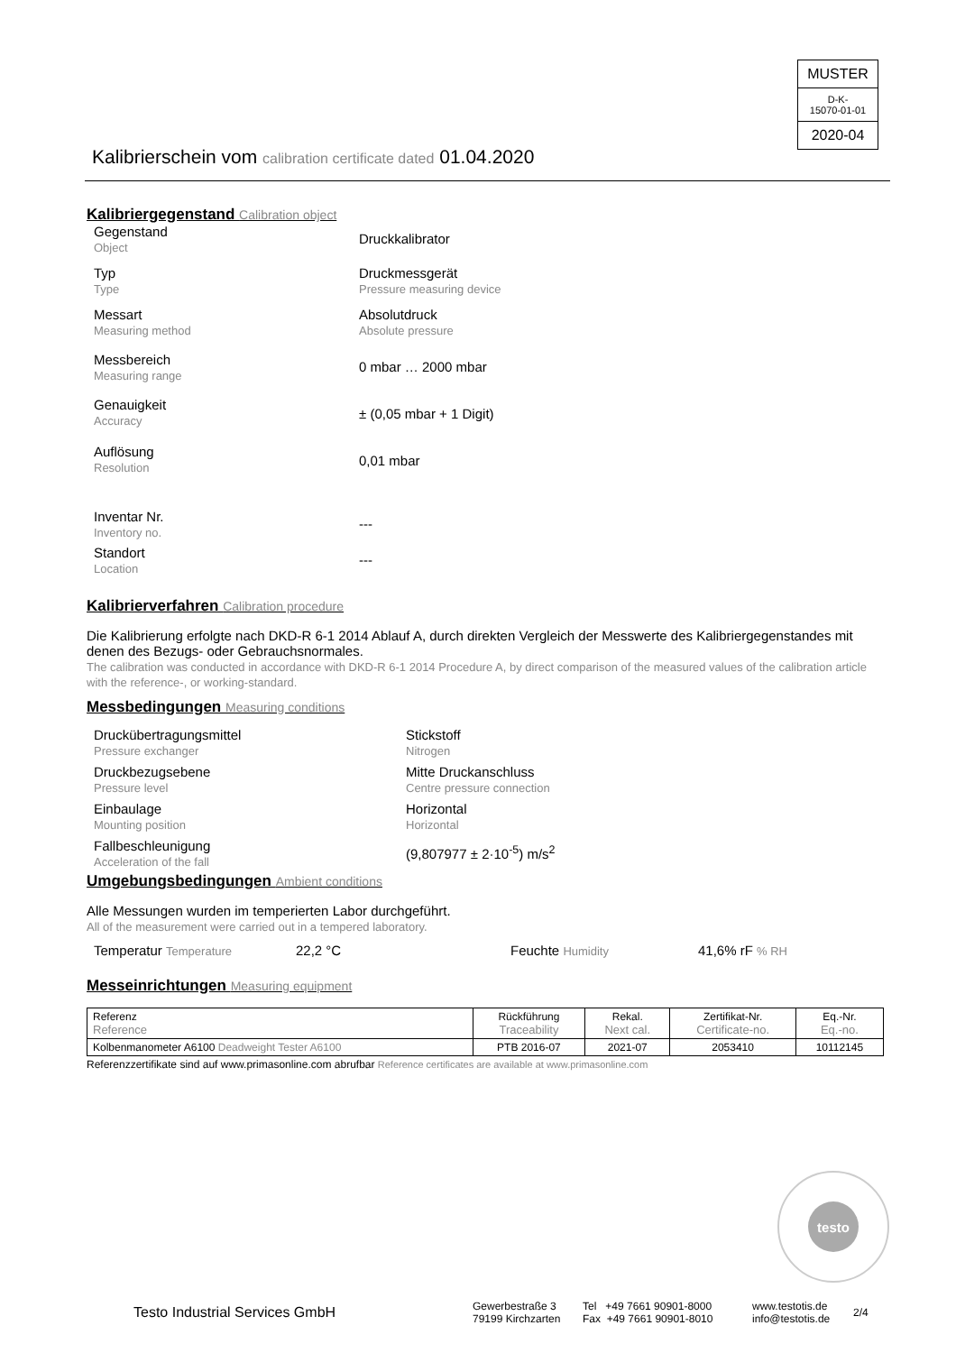MUSTER
D-K-
15070-01-01
2020-04
Kalibrierschein vom calibration certificate dated 01.04.2020
Kalibriergegenstand Calibration object
Gegenstand
Object
Druckkalibrator
Typ
Type
Druckmessgerät
Pressure measuring device
Messart
Measuring method
Absolutdruck
Absolute pressure
Messbereich
Measuring range
0 mbar … 2000 mbar
Genauigkeit
Accuracy
± (0,05 mbar + 1 Digit)
Auflösung
Resolution
0,01 mbar
Inventar Nr.
Inventory no.
---
Standort
Location
---
Kalibrierverfahren Calibration procedure
Die Kalibrierung erfolgte nach DKD-R 6-1 2014 Ablauf A, durch direkten Vergleich der Messwerte des Kalibriergegenstandes mit denen des Bezugs- oder Gebrauchsnormales.
The calibration was conducted in accordance with DKD-R 6-1 2014 Procedure A, by direct comparison of the measured values of the calibration article with the reference-, or working-standard.
Messbedingungen Measuring conditions
Druckübertragungsmittel
Pressure exchanger
Stickstoff
Nitrogen
Druckbezugsebene
Pressure level
Mitte Druckanschluss
Centre pressure connection
Einbaulage
Mounting position
Horizontal
Horizontal
Fallbeschleunigung
Acceleration of the fall
(9,807977 ± 2·10<sup>-5</sup>) m/s<sup>2</sup>
Umgebungsbedingungen Ambient conditions
Alle Messungen wurden im temperierten Labor durchgeführt.
All of the measurement were carried out in a tempered laboratory.
Temperatur Temperature
22,2 °C Feuchte Humidity
41,6% rF % RH
Messeinrichtungen Measuring equipment
| Referenz Reference | Rückführung Traceability | Rekal. Next cal. | Zertifikat-Nr. Certificate-no. | Eq.-Nr. Eq.-no. |
| --- | --- | --- | --- | --- |
| Kolbenmanometer A6100 Deadweight Tester A6100 | PTB 2016-07 | 2021-07 | 2053410 | 10112145 |
Referenzzertifikate sind auf www.primasonline.com abrufbar Reference certificates are available at www.primasonline.com
testo
Testo Industrial Services GmbH
Gewerbestraße 3
79199 Kirchzarten
Tel +49 7661 90901-8000
Fax +49 7661 90901-8010
www.testotis.de
info@testotis.de
2/4